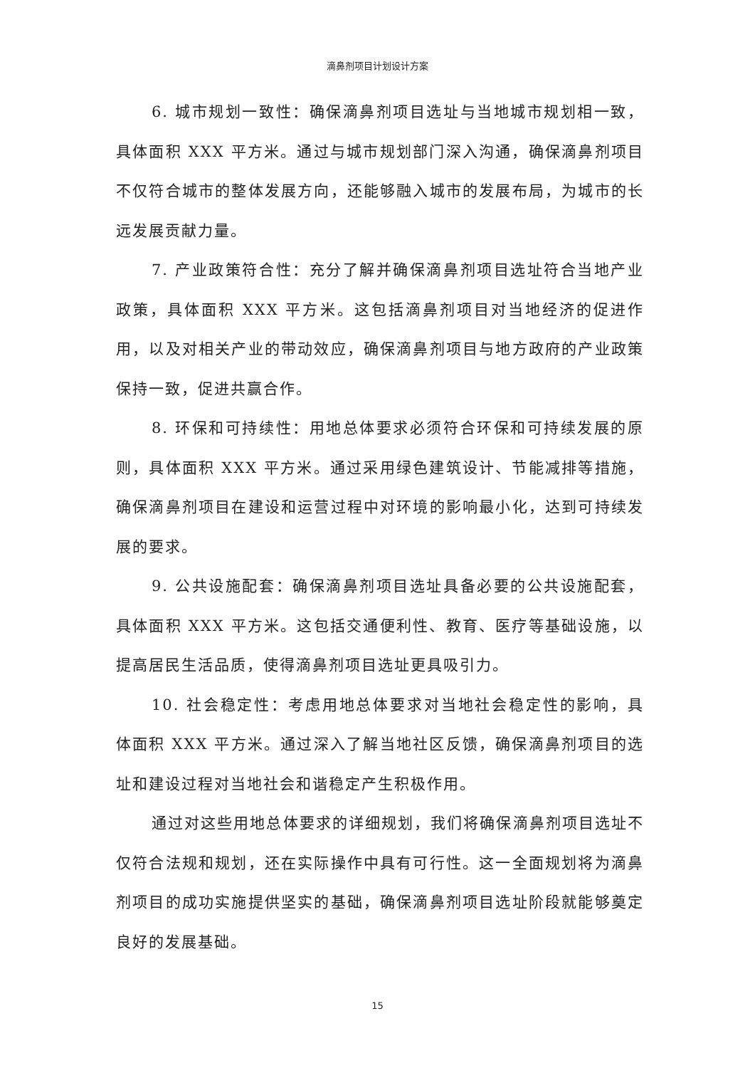滴鼻剂项目计划设计方案
6. 城市规划一致性：确保滴鼻剂项目选址与当地城市规划相一致，具体面积 XXX 平方米。通过与城市规划部门深入沟通，确保滴鼻剂项目不仅符合城市的整体发展方向，还能够融入城市的发展布局，为城市的长远发展贡献力量。
7. 产业政策符合性：充分了解并确保滴鼻剂项目选址符合当地产业政策，具体面积 XXX 平方米。这包括滴鼻剂项目对当地经济的促进作用，以及对相关产业的带动效应，确保滴鼻剂项目与地方政府的产业政策保持一致，促进共赢合作。
8. 环保和可持续性：用地总体要求必须符合环保和可持续发展的原则，具体面积 XXX 平方米。通过采用绿色建筑设计、节能减排等措施，确保滴鼻剂项目在建设和运营过程中对环境的影响最小化，达到可持续发展的要求。
9. 公共设施配套：确保滴鼻剂项目选址具备必要的公共设施配套，具体面积 XXX 平方米。这包括交通便利性、教育、医疗等基础设施，以提高居民生活品质，使得滴鼻剂项目选址更具吸引力。
10. 社会稳定性：考虑用地总体要求对当地社会稳定性的影响，具体面积 XXX 平方米。通过深入了解当地社区反馈，确保滴鼻剂项目的选址和建设过程对当地社会和谐稳定产生积极作用。
通过对这些用地总体要求的详细规划，我们将确保滴鼻剂项目选址不仅符合法规和规划，还在实际操作中具有可行性。这一全面规划将为滴鼻剂项目的成功实施提供坚实的基础，确保滴鼻剂项目选址阶段就能够奠定良好的发展基础。
15